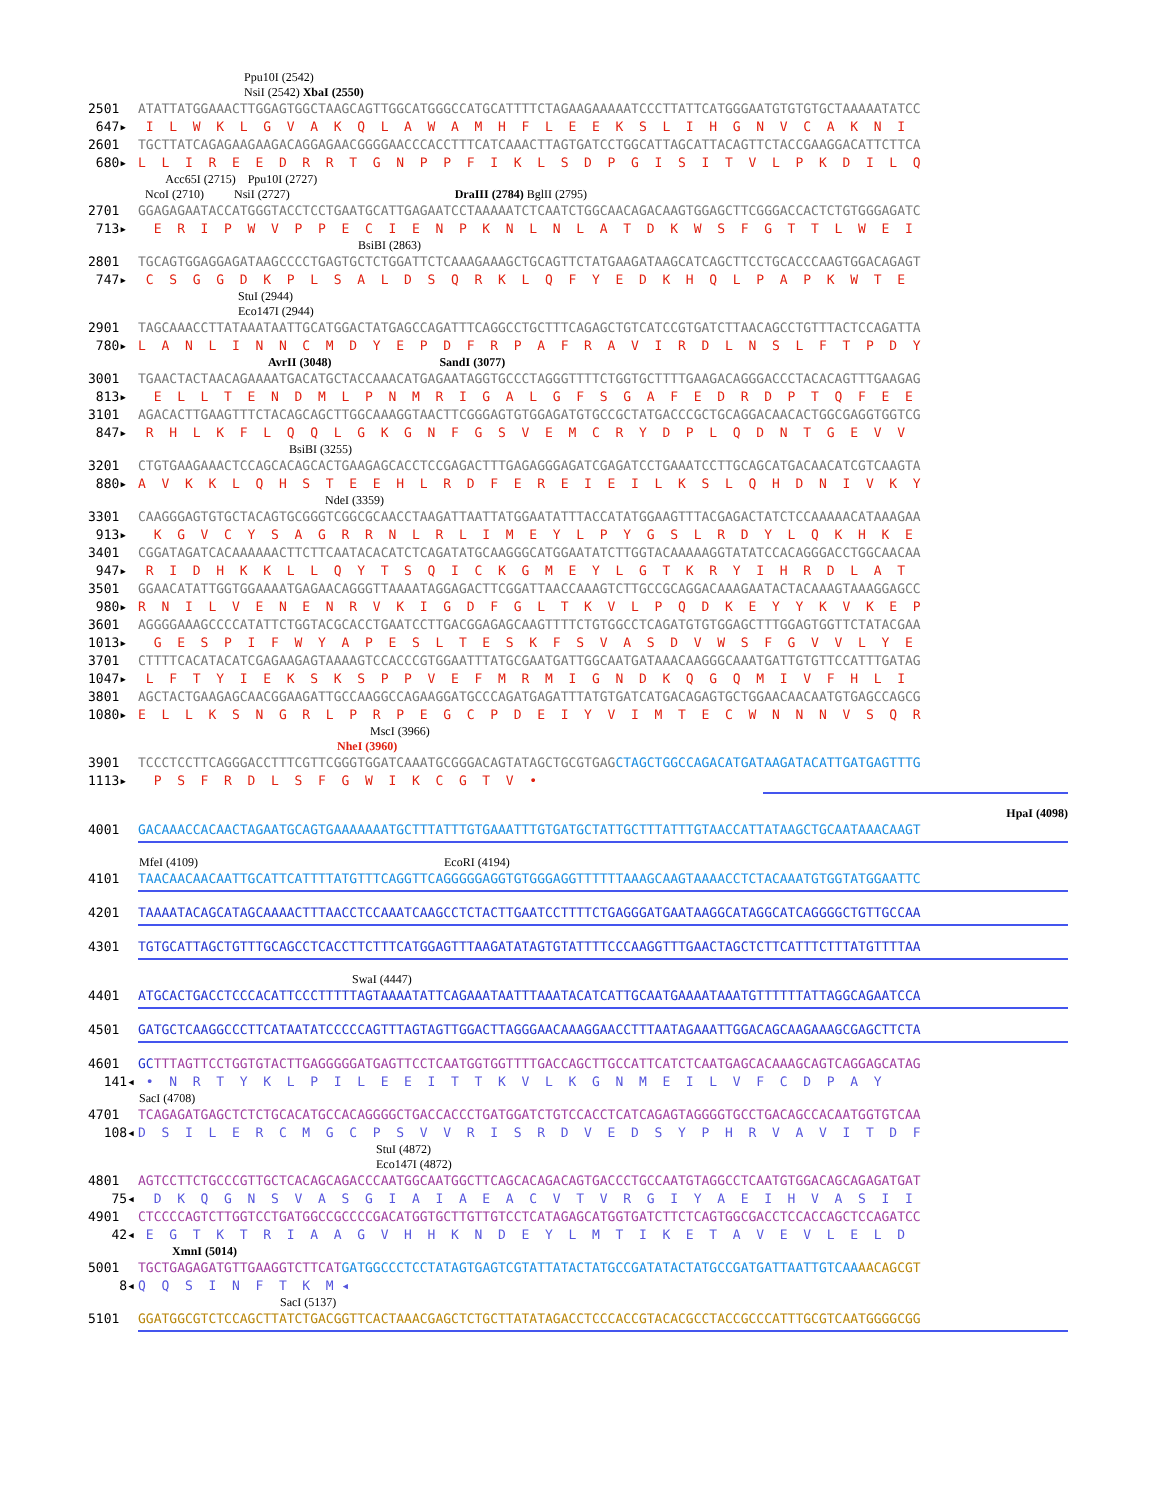Ppu10I (2542) NsiI (2542) XbaI (2550)
2501 ATATTATGGAAACTTGGAGTGGCTAAGCAGTTGGCATGGGCCATGCATTTTCTAGAAGAAAAATCCCTTATTCATGGGAATGTGTGTGCTAAAAATATCC
647▸ I L W K L G V A K Q L A W A M H F L E E K S L I H G N V C A K N I
2601 TGCTTATCAGAGAAGAAGACAGGAGAACGGGGAACCCACCTTTCATCAAACTTAGTGATCCTGGCATTAGCATTACAGTTCTACCGAAGGACATTCTTCA
680▸ L L I R E E D R R T G N P P F I K L S D P G I S I T V L P K D I L Q
Acc65I (2715) Ppu10I (2727) NcoI (2710) NsiI (2727) DraIII (2784) BglII (2795)
2701 GGAGAGAATACCATGGGTACCTCCTGAATGCATTGAGAATCCTAAAAATCTCAATCTGGCAACAGACAAGTGGAGCTTCGGGACCACTCTGTGGGAGATC
713▸ E R I P W V P P E C I E N P K N L N L A T D K W S F G T T L W E I
BsiBI (2863)
2801 TGCAGTGGAGGAGATAAGCCCCTGAGTGCTCTGGATTCTCAAAGAAAGCTGCAGTTCTATGAAGATAAGCATCAGCTTCCTGCACCCAAGTGGACAGAGT
747▸ C S G G D K P L S A L D S Q R K L Q F Y E D K H Q L P A P K W T E
StuI (2944) Eco147I (2944)
2901 TAGCAAACCTTATAAATAATTGCATGGACTATGAGCCAGATTTCAGGCCTGCTTTCAGAGCTGTCATCCGTGATCTTAACAGCCTGTTTACTCCAGATTA
780▸ L A N L I N N C M D Y E P D F R P A F R A V I R D L N S L F T P D Y
AvrII (3048) SandI (3077)
3001 TGAACTACTAACAGAAAATGACATGCTACCAAACATGAGAATAGGTGCCCTAGGGTTTTCTGGTGCTTTTGAAGACAGGGACCCTACACAGTTTGAAGAG
813▸ E L L T E N D M L P N M R I G A L G F S G A F E D R D P T Q F E E
3101 AGACACTTGAAGTTTCTACAGCAGCTTGGCAAAGGTAACTTCGGGAGTGTGGAGATGTGCCGCTATGACCCGCTGCAGGACAACACTGGCGAGGTGGTCG
847▸ R H L K F L Q Q L G K G N F G S V E M C R Y D P L Q D N T G E V V
BsiBI (3255)
3201 CTGTGAAGAAACTCCAGCACAGCACTGAAGAGCACCTCCGAGACTTTGAGAGGGAGATCGAGATCCTGAAATCCTTGCAGCATGACAACATCGTCAAGTA
880▸ A V K K L Q H S T E E H L R D F E R E I E I L K S L Q H D N I V K Y
NdeI (3359)
3301 CAAGGGAGTGTGCTACAGTGCGGGTCGGCGCAACCTAAGATTAATTATGGAATATTTACCATATGGAAGTTTACGAGACTATCTCCAAAAACATAAAGAA
913▸ K G V C Y S A G R R N L R L I M E Y L P Y G S L R D Y L Q K H K E
3401 CGGATAGATCACAAAAAACTTCTTCAATACACATCTCAGATATGCAAGGGCATGGAATATCTTGGTACAAAAAGGTATATCCACAGGGACCTGGCAACAA
947▸ R I D H K K L L Q Y T S Q I C K G M E Y L G T K R Y I H R D L A T
3501 GGAACATATTGGTGGAAAATGAGAACAGGGTTAAAATAGGAGACTTCGGATTAACCAAAGTCTTGCCGCAGGACAAAGAATACTACAAAGTAAAGGAGCC
980▸ R N I L V E N E N R V K I G D F G L T K V L P Q D K E Y Y K V K E P
3601 AGGGGAAAGCCCCATATTCTGGTACGCACCTGAATCCTTGACGGAGAGCAAGTTTTCTGTGGCCTCAGATGTGTGGAGCTTTGGAGTGGTTCTATACGAA
1013▸ G E S P I F W Y A P E S L T E S K F S V A S D V W S F G V V L Y E
3701 CTTTTCACATACATCGAGAAGAGTAAAAGTCCACCCGTGGAATTTATGCGAATGATTGGCAATGATAAACAAGGGCAAATGATTGTGTTCCATTTGATAG
1047▸ L F T Y I E K S K S P P V E F M R M I G N D K Q G Q M I V F H L I
3801 AGCTACTGAAGAGCAACGGAAGATTGCCAAGGCCAGAAGGATGCCCAGATGAGATTTATGTGATCATGACAGAGTGCTGGAACAACAATGTGAGCCAGCG
1080▸ E L L K S N G R L P R P E G C P D E I Y V I M T E C W N N N V S Q R
MscI (3966) NheI (3960)
3901 TCCCTCCTTCAGGGACCTTTCGTTCGGGTGGATCAAATGCGGGACAGTATAGCTGCGTGAG CTAGCTGGCCAGACATGATAAGATACATTGATGAGTTTG
1113▸ P S F R D L S F G W I K C G T V •
HpaI (4098)
4001 GACAAACCACAACTAGAATGCAGTGAAAAAAATGCTTTATTTGTGAAATTTGTGATGCTATTGCTTTATTTGTAACCATTATAAGCTGCAATAAACAAGT
MfeI (4109) EcoRI (4194)
4101 TAACAACAACAATTGCATTCATTTTATGTTTCAGGTTCAGGGGGAGGTGTGGGAGGTTTTTTAAAGCAAGTAAAACCTCTACAAATGTGGTATGGAATTC
4201 TAAAATACAGCATAGCAAAACTTTAACCTCCAAATCAAGCCTCTACTTGAATCCTTTTCTGAGGGATGAATAAGGCATAGGCATCAGGGGCTGTTGCCAA
4301 TGTGCATTAGCTGTTTGCAGCCTCACCTTCTTTCATGGAGTTTAAGATATAGTGTATTTTCCCAAGGTTTGAACTAGCTCTTCATTTCTTTATGTTTTAA
SwaI (4447)
4401 ATGCACTGACCTCCCACATTCCCTTTTTAGTAAAATATTCAGAAATAATTTAAATACATCATTGCAATGAAAATAAATGTTTTTTATTAGGCAGAATCCA
4501 GATGCTCAAGGCCCTTCATAATATCCCCCAGTTTAGTAGTTGGACTTAGGGAACAAAGGAACCTTTAATAGAAATTGGACAGCAAGAAAGCGAGCTTCTA
4601 GC TTTAGTTCCTGGTGTACTTGAGGGGGATGAGTTCCTCAATGGTGGTTTTGACCAGCTTGCCATTCATCTCAATGAGCACAAAGCAGTCAGGAGCATAG
141◂ • N R T Y K L P I L E E I T T K V L K G N M E I L V F C D P A Y
SacI (4708)
4701 TCAGAGATGAGCTCTCTGCACATGCCACAGGGGCTGACCACCCTGATGGATCTGTCCACCTCATCAGAGTAGGGGTGCCTGACAGCCACAATGGTGTCAA
108◂ D S I L E R C M G C P S V V R I S R D V E D S Y P H R V A V I T D F
StuI (4872) Eco147I (4872)
4801 AGTCCTTCTGCCCGTTGCTCACAGCAGACCCAATGGCAATGGCTTCAGCACAGACAGTGACCCTGCCAATGTAGGCCTCAATGTGGACAGCAGAGATGAT
75◂ D K Q G N S V A S G I A I A E A C V T V R G I Y A E I H V A S I I
4901 CTCCCCAGTCTTGGTCCTGATGGCCGCCCCGACATGGTGCTTGTTGTCCTCATAGAGCATGGTGATCTTCTCAGTGGCGACCTCCACCAGCTCCAGATCC
42◂ E G T K T R I A A G V H H K N D E Y L M T I K E T A V E V L E L D
XmnI (5014)
5001 TGCTGAGAGATGTTGAAGGTCTTCAT GATGGCCCTCCTATAGTGAGTCGTATTATACTATGCCGATATACTATGCCGATGATTAATTGTCAA AACAGCGT
8◂ Q Q S I N F T K M ◂
SacI (5137)
5101 GGATGGCGTCTCCAGCTTATCTGACGGTTCACTAAACGAGCTCTGCTTATATAGACCTCCCACCGTACACGCCTACCGCCCATTTGCGTCAATGGGGCGG